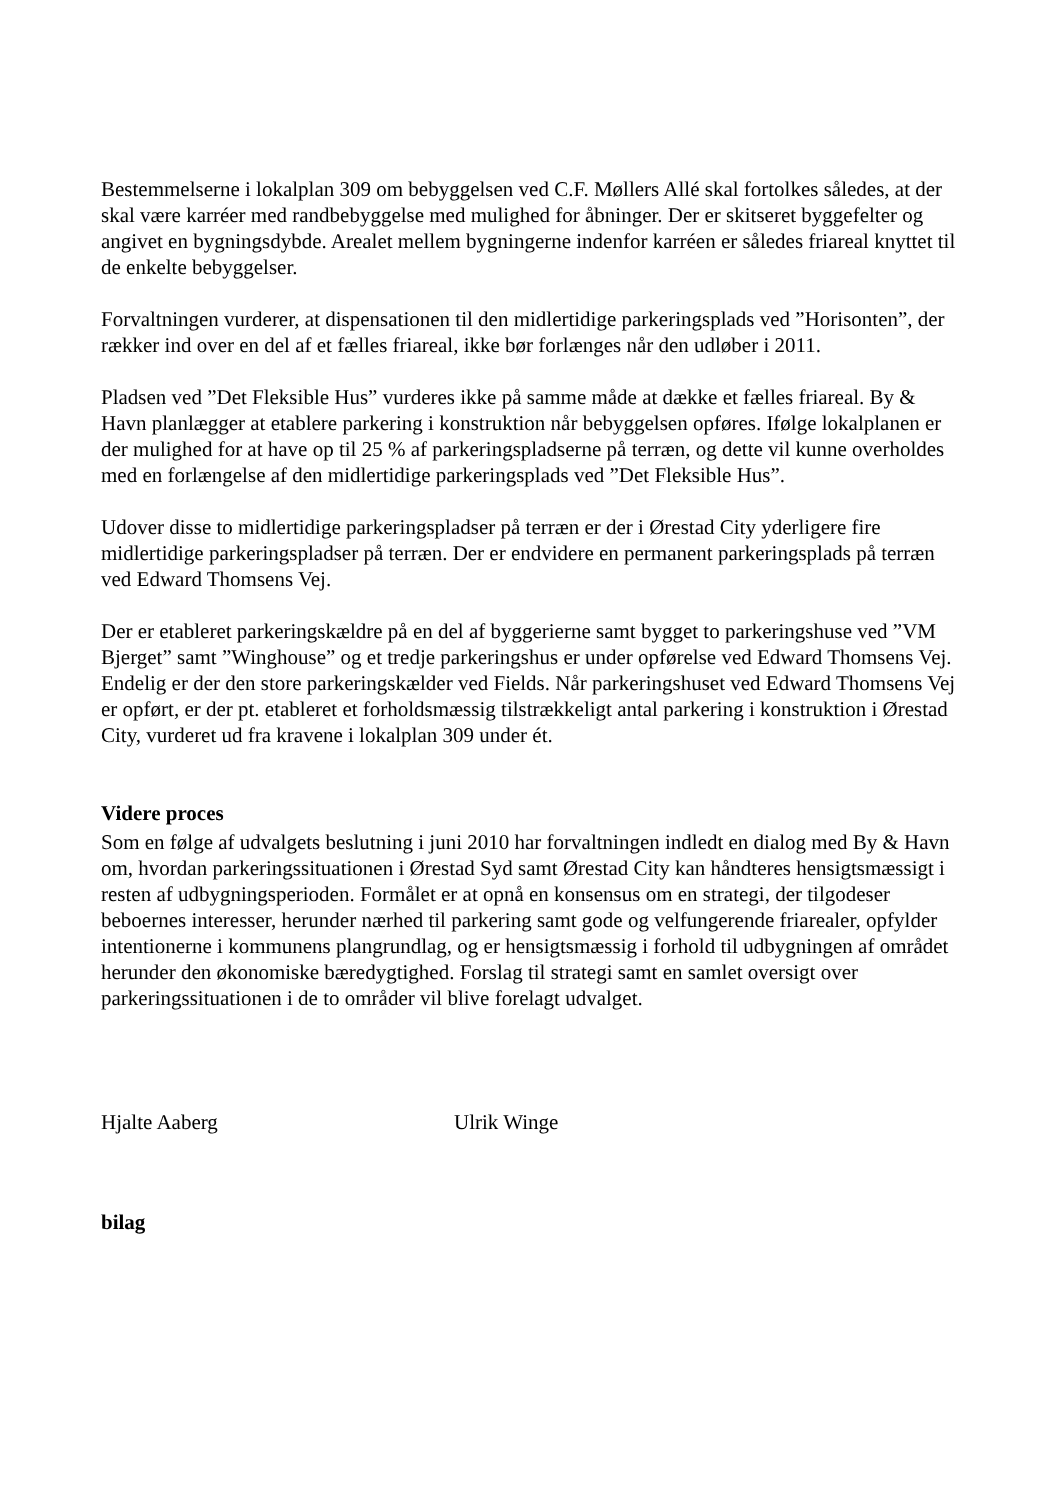Bestemmelserne i lokalplan 309 om bebyggelsen ved C.F. Møllers Allé skal fortolkes således, at der skal være karréer med randbebyggelse med mulighed for åbninger. Der er skitseret byggefelter og angivet en bygningsdybde. Arealet mellem bygningerne indenfor karréen er således friareal knyttet til de enkelte bebyggelser.
Forvaltningen vurderer, at dispensationen til den midlertidige parkeringsplads ved ”Horisonten”, der rækker ind over en del af et fælles friareal, ikke bør forlænges når den udløber i 2011.
Pladsen ved ”Det Fleksible Hus” vurderes ikke på samme måde at dække et fælles friareal. By & Havn planlægger at etablere parkering i konstruktion når bebyggelsen opføres. Ifølge lokalplanen er der mulighed for at have op til 25 % af parkeringspladserne på terræn, og dette vil kunne overholdes med en forlængelse af den midlertidige parkeringsplads ved ”Det Fleksible Hus”.
Udover disse to midlertidige parkeringspladser på terræn er der i Ørestad City yderligere fire midlertidige parkeringspladser på terræn. Der er endvidere en permanent parkeringsplads på terræn ved Edward Thomsens Vej.
Der er etableret parkeringskældre på en del af byggerierne samt bygget to parkeringshuse ved ”VM Bjerget” samt ”Winghouse” og et tredje parkeringshus er under opførelse ved Edward Thomsens Vej. Endelig er der den store parkeringskælder ved Fields. Når parkeringshuset ved Edward Thomsens Vej er opført, er der pt. etableret et forholdsmæssig tilstrækkeligt antal parkering i konstruktion i Ørestad City, vurderet ud fra kravene i lokalplan 309 under ét.
Videre proces
Som en følge af udvalgets beslutning i juni 2010 har forvaltningen indledt en dialog med By & Havn om, hvordan parkeringssituationen i Ørestad Syd samt Ørestad City kan håndteres hensigtsmæssigt i resten af udbygningsperioden. Formålet er at opnå en konsensus om en strategi, der tilgodeser beboernes interesser, herunder nærhed til parkering samt gode og velfungerende friarealer, opfylder intentionerne i kommunens plangrundlag, og er hensigtsmæssig i forhold til udbygningen af området herunder den økonomiske bæredygtighed. Forslag til strategi samt en samlet oversigt over parkeringssituationen i de to områder vil blive forelagt udvalget.
Hjalte Aaberg Ulrik Winge
bilag